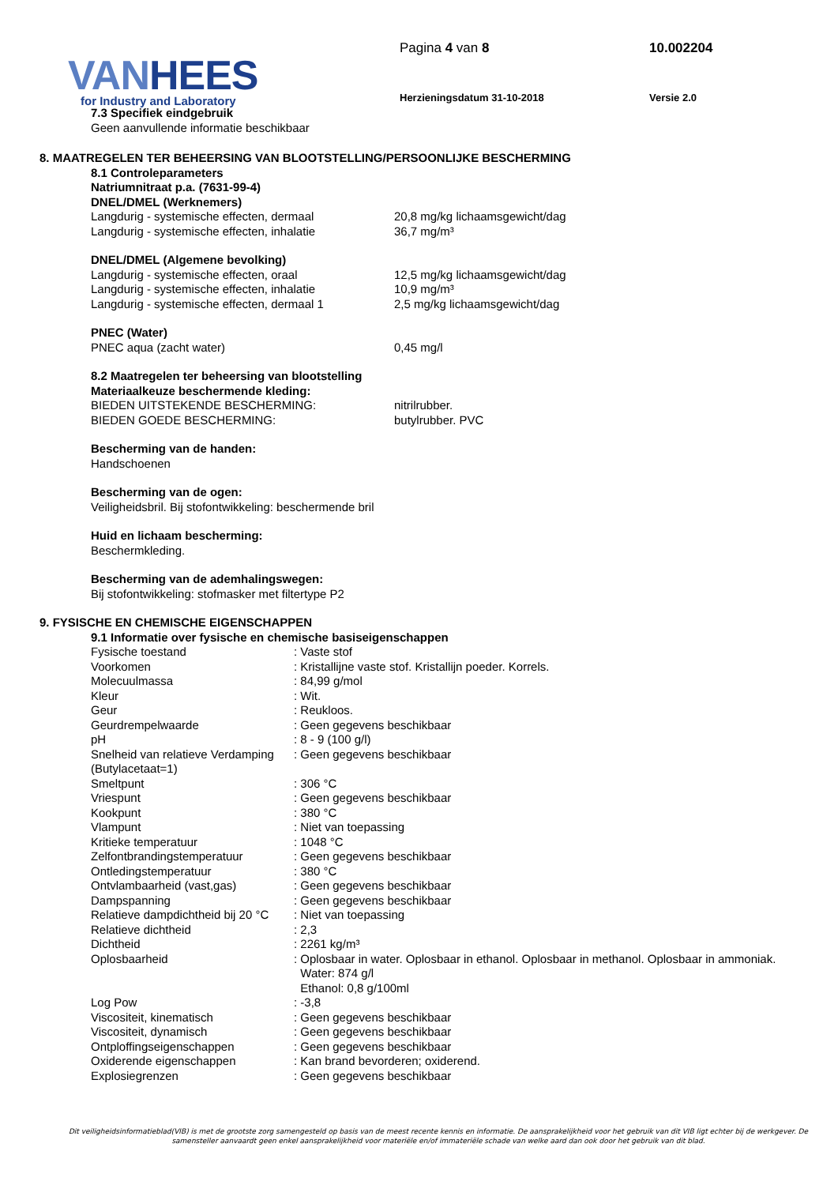VAN HEES
for Industry and Laboratory
Pagina 4 van 8 10.002204
Herzieningsdatum 31-10-2018 Versie 2.0
7.3 Specifiek eindgebruik
Geen aanvullende informatie beschikbaar
8. MAATREGELEN TER BEHEERSING VAN BLOOTSTELLING/PERSOONLIJKE BESCHERMING
8.1 Controleparameters
Natriumnitraat p.a. (7631-99-4)
DNEL/DMEL (Werknemers)
| Langdurig - systemische effecten, dermaal | 20,8 mg/kg lichaamsgewicht/dag |
| Langdurig - systemische effecten, inhalatie | 36,7 mg/m³ |
DNEL/DMEL (Algemene bevolking)
| Langdurig - systemische effecten, oraal | 12,5 mg/kg lichaamsgewicht/dag |
| Langdurig - systemische effecten, inhalatie | 10,9 mg/m³ |
| Langdurig - systemische effecten, dermaal 1 | 2,5 mg/kg lichaamsgewicht/dag |
PNEC (Water)
| PNEC aqua (zacht water) | 0,45 mg/l |
8.2 Maatregelen ter beheersing van blootstelling
Materiaalkeuze beschermende kleding:
| BIEDEN UITSTEKENDE BESCHERMING: | nitrilrubber. |
| BIEDEN GOEDE BESCHERMING: | butylrubber. PVC |
Bescherming van de handen:
Handschoenen
Bescherming van de ogen:
Veiligheidsbril. Bij stofontwikkeling: beschermende bril
Huid en lichaam bescherming:
Beschermkleding.
Bescherming van de ademhalingswegen:
Bij stofontwikkeling: stofmasker met filtertype P2
9. FYSISCHE EN CHEMISCHE EIGENSCHAPPEN
9.1 Informatie over fysische en chemische basiseigenschappen
| Fysische toestand | : Vaste stof |
| Voorkomen | : Kristallijne vaste stof. Kristallijn poeder. Korrels. |
| Molecuulmassa | : 84,99 g/mol |
| Kleur | : Wit. |
| Geur | : Reukloos. |
| Geurdrempelwaarde | : Geen gegevens beschikbaar |
| pH | : 8 - 9 (100 g/l) |
| Snelheid van relatieve Verdamping (Butylacetaat=1) | : Geen gegevens beschikbaar |
| Smeltpunt | : 306 °C |
| Vriespunt | : Geen gegevens beschikbaar |
| Kookpunt | : 380 °C |
| Vlampunt | : Niet van toepassing |
| Kritieke temperatuur | : 1048 °C |
| Zelfontbrandingstemperatuur | : Geen gegevens beschikbaar |
| Ontledingstemperatuur | : 380 °C |
| Ontvlambaarheid (vast,gas) | : Geen gegevens beschikbaar |
| Dampspanning | : Geen gegevens beschikbaar |
| Relatieve dampdichtheid bij 20 °C | : Niet van toepassing |
| Relatieve dichtheid | : 2,3 |
| Dichtheid | : 2261 kg/m³ |
| Oplosbaarheid | : Oplosbaar in water. Oplosbaar in ethanol. Oplosbaar in methanol. Oplosbaar in ammoniak. Water: 874 g/l Ethanol: 0,8 g/100ml |
| Log Pow | : -3,8 |
| Viscositeit, kinematisch | : Geen gegevens beschikbaar |
| Viscositeit, dynamisch | : Geen gegevens beschikbaar |
| Ontploffingseigenschappen | : Geen gegevens beschikbaar |
| Oxiderende eigenschappen | : Kan brand bevorderen; oxiderend. |
| Explosiegrenzen | : Geen gegevens beschikbaar |
Dit veiligheidsinformatieblad(VIB) is met de grootste zorg samengesteld op basis van de meest recente kennis en informatie. De aansprakelijkheid voor het gebruik van dit VIB ligt echter bij de werkgever. De samensteller aanvaardt geen enkel aansprakelijkheid voor materiële en/of immateriële schade van welke aard dan ook door het gebruik van dit blad.